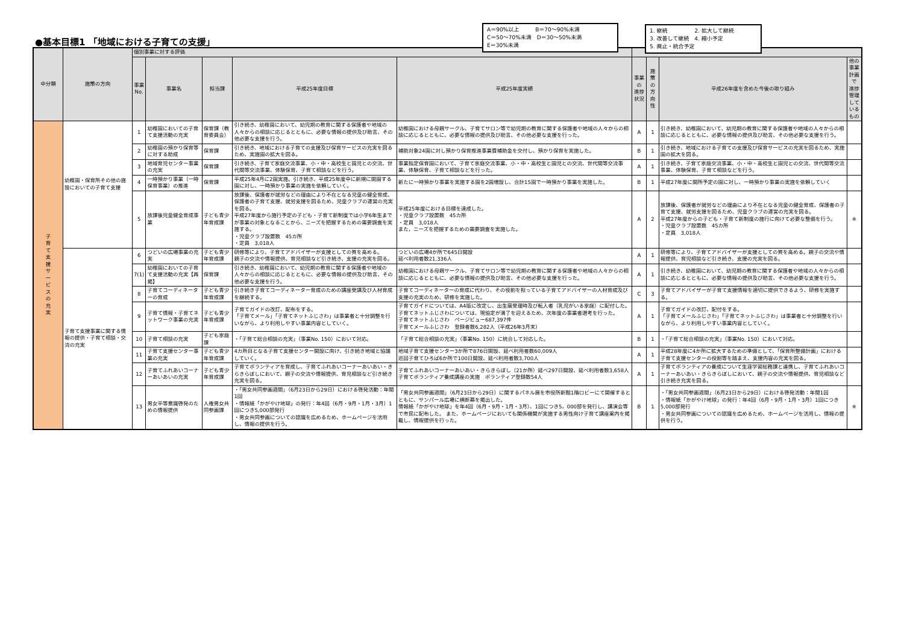●基本目標1 「地域における子育ての支援」
A＝90%以上　　　B＝70～90%未満
C＝50～70%未満　D＝30～50%未満
E＝30%未満
1. 継続　　　　　2. 拡大して継続
3. 改善して継続　4. 縮小予定
5. 廃止・統合予定
| 中分類 | 施策の方向 | 個別事業に対する評価 | | | | | | | | |
| --- | --- | --- | --- | --- | --- | --- | --- | --- | --- | --- |
| | | 事業 No. | 事業名 | 担当課 | 平成25年度目標 | 平成25年度実績 | 事業の 進捗状況 | 施策の 方向性 | 平成26年度を含めた今後の取り組み | 他の事業 計画で 進捗管理 している もの |
| 子 育 て 支 援 サ ー ビ ス の 充 実 | 幼稚園・保育所その他の施設においての子育て支援 | 1 | 幼稚園においての子育て支援活動の充実 | 保育課（教育委員会） | 引き続き、幼稚園において、幼児期の教育に関する保護者や地域の人々からの相談に応じるとともに、必要な情報の提供及び助言、その他必要な支援を行う。 | 幼稚園における母親サークル、子育てサロン等で幼児期の教育に関する保護者や地域の人々からの相談に応じるとともに、必要な情報の提供及び助言、その他必要な支援を行った。 | A | 1 | 引き続き、幼稚園において、幼児期の教育に関する保護者や地域の人々からの相談に応じるとともに、必要な情報の提供及び助言、その他必要な支援を行う。 | |
| | | 2 | 幼稚園の預かり保育等に対する助成 | 保育課 | 引き続き、地域における子育ての支援及び保育サービスの充実を図るため、実施園の拡大を図る。 | 補助対象24園に対し預かり保育推進事業費補助金を交付し、預かり保育を実施した。 | B | 1 | 引き続き、地域における子育ての支援及び保育サービスの充実を図るため、実施園の拡大を図る。 | |
| | | 3 | 地域育児センター事業の充実 | 保育課 | 引き続き、子育て家庭交流事業、小・中・高校生と園児との交流、世代間等交流事業、体験保育、子育て相談などを行う。 | 事業指定保育園において、子育て家庭交流事業、小・中・高校生と園児との交流、世代間等交流事業、体験保育、子育て相談などを行った。 | A | 1 | 引き続き、子育て家庭交流事業、小・中・高校生と園児との交流、世代間等交流事業、体験保育、子育て相談などを行う。 | |
| | | 4 | 一時預かり事業（一時保育事業）の推進 | 保育課 | 平成25年4月に2園実施。引き続き、平成25年度中に新規に開園する園に対し、一時預かり事業の実施を依頼していく。 | 新たに一時預かり事業を実施する園を2園増設し、合計15園で一時預かり事業を実施した。 | B | 1 | 平成27年度に開所予定の園に対し、一時預かり事業の実施を依頼していく | |
| | | 5 | 放課後児童健全育成事業 | 子ども青少年育成課 | 放課後、保護者が就労などの理由により不在となる児童の健全育成、保護者の子育て支援、就労支援を図るため、児童クラブの運営の充実を図る。 平成27年度から施行予定の子ども・子育て新制度では小学6年生までが事業の対象となることから、ニーズを把握するための需要調査を実施する。 ・児童クラブ設置数 45カ所 ・定員 3,018人 | 平成25年度における目標を達成した。 ・児童クラブ設置数 45カ所 ・定員 3,018人 また，ニーズを把握するための需要調査を実施した。 | A | 2 | 放課後、保護者が就労などの理由により不在となる児童の健全育成、保護者の子育て支援、就労支援を図るため、児童クラブの運営の充実を図る。 平成27年度からの子ども・子育て新制度の施行に向けて必要な整備を行う。 ・児童クラブ設置数 45カ所 ・定員 3,018人 | ※ |
| | 子育て支援事業に関する情報の提供・子育て相談・交流の充実 | 6 | つどいの広場事業の充実 | 子ども青少年育成課 | 研修等により、子育てアドバイザーが支援としての質を高める。 親子の交流や情報提供、育児相談など引き続き、支援の充実を図る。 | つどいの広場4か所で645日開設 延べ利用者数21,336人 | A | 1 | 研修等により、子育てアドバイザーが支援としての質を高める。親子の交流や情報提供、育児相談など引き続き、支援の充実を図る。 | |
| | | 7(1) | 幼稚園においての子育て支援活動の充実【再掲】 | 保育課 | 引き続き、幼稚園において、幼児期の教育に関する保護者や地域の人々からの相談に応じるとともに、必要な情報の提供及び助言、その他必要な支援を行う。 | 幼稚園における母親サークル、子育てサロン等で幼児期の教育に関する保護者や地域の人々からの相談に応じるとともに、必要な情報の提供及び助言、その他必要な支援を行った。 | A | 1 | 引き続き、幼稚園において、幼児期の教育に関する保護者や地域の人々からの相談に応じるとともに、必要な情報の提供及び助言、その他必要な支援を行う。 | |
| | | 8 | 子育てコーディネーターの育成 | 子ども青少年育成課 | 引き続き子育てコーディネーター育成のための講座受講及び人材育成を継続する。 | 子育てコーディネーターの育成に代わり、その役割を担っている子育てアドバイザーの人材育成及び支援の充実のため、研修を実施した。 | C | 3 | 子育てアドバイザーが子育て支援情報を適切に提供できるよう、研修を実施する。 | |
| | | 9 | 子育て情報・子育てネットワーク事業の充実 | 子ども青少年育成課 | 子育てガイドの改訂、配布をする。 「子育てメール」「子育てネットふじさわ」は事業者と十分調整を行いながら、より利用しやすい事業内容としていく。 | 子育てガイドについては、A4版に改定し、出生届受理時及び転入者（乳児がいる家庭）に配付した。 子育てネットふじさわについては、現協定が満了を迎えるため、次年度の事業者選考を行った。 子育てネットふじさわ ページビュー687,397件 子育てメールふじさわ 登録者数6,282人（平成26年3月末） | A | 1 | 子育てガイドの改訂、配付をする。 「子育てメールふじさわ」「子育てネットふじさわ」は事業者と十分調整を行いながら、より利用しやすい事業内容としていく。 | |
| | | 10 | 子育て相談の充実 | 子ども家庭課 | ・「子育て総合相談の充実」（事業No. 150）において対応。 | 「子育て総合相談の充実」（事業No. 150）に統合して対応した。 | B | 1 | ・「子育て総合相談の充実」（事業No. 150）において対応。 | |
| | | 11 | 子育て支援センター事業の充実 | 子ども青少年育成課 | 4カ所目となる子育て支援センター開設に向け、引き続き地域と協議していく。 | 地域子育て支援センター3か所で876日開設、延べ利用者数60,009人 巡回子育てひろば6か所で100日開設、延べ利用者数3,700人 | A | 1 | 平成28年度に4か所に拡大するための準備として、「保育所整備計画」における子育て支援センターの役割等を踏まえ、支援内容の充実を図る。 | |
| | | 12 | 子育てふれあいコーナーあいあいの充実 | 子ども青少年育成課 | 子育てボランティアを育成し、子育てふれあいコーナーあいあい・きらきらぼしにおいて、親子の交流や情報提供、育児相談など引き続き充実を図る。 | 子育てふれあいコーナーあいあい・きらきらぼし（21か所）延べ297日開設、延べ利用者数3,658人 子育てボランティア養成講座の実施 ボランティア登録数54人 | A | 1 | 子育てボランティアの養成について生涯学習総務課と連携し、子育てふれあいコーナーあいあい・きらきらぼしにおいて、親子の交流や情報提供、育児相談など引き続き充実を図る。 | |
| | | 13 | 男女平等意識啓発のための情報提供 | 人権男女共同参画課 | ・「男女共同参画週間」（6月23日から29日）における啓発活動：年間1回 ・情報紙「かがやけ地球」の発行：年4回（6月・9月・1月・3月）1回につき5,000部発行 ・男女共同参画についての認識を広めるため、ホームページを活用し、情報の提供を行う。 | 「男女共同参画週間」（6月23日から29日）に関するパネル展を市役所新館1階ロビーにて開催するとともに、サンパール広場に横断幕を掲出した。 情報紙「かがやけ地球」を年4回（6月・9月・1月・3月）、1回につき5，000部を発行し、講演会等で市民に配布した。 また、ホームページにおいても関係機関が実施する男性向け子育て講座案内を掲載し、情報提供を行った。 | B | 1 | ・「男女共同参画週間」（6月23日から29日）における啓発活動：年間1回 ・情報紙「かがやけ地球」の発行：年4回（6月・9月・1月・3月）1回につき5,000部発行 ・男女共同参画についての認識を広めるため、ホームページを活用し、情報の提供を行う。 | ※ |